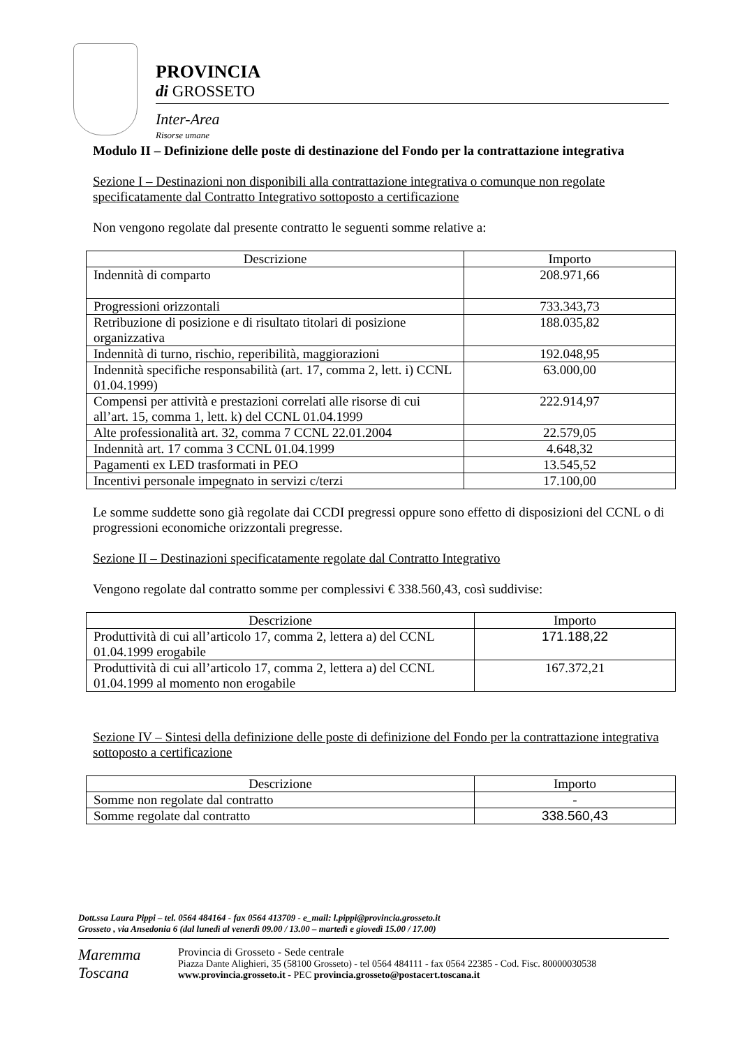PROVINCIA
di GROSSETO
Inter-Area
Risorse umane
Modulo II – Definizione delle poste di destinazione del Fondo per la contrattazione integrativa
Sezione I – Destinazioni non disponibili alla contrattazione integrativa o comunque non regolate specificatamente dal Contratto Integrativo sottoposto a certificazione
Non vengono regolate dal presente contratto le seguenti somme relative a:
| Descrizione | Importo |
| --- | --- |
| Indennità di comparto | 208.971,66 |
| Progressioni orizzontali | 733.343,73 |
| Retribuzione di posizione e di risultato titolari di posizione organizzativa | 188.035,82 |
| Indennità di turno, rischio, reperibilità, maggiorazioni | 192.048,95 |
| Indennità specifiche responsabilità (art. 17, comma 2, lett. i) CCNL 01.04.1999) | 63.000,00 |
| Compensi per attività e prestazioni correlati alle risorse di cui all’art. 15, comma 1, lett. k) del CCNL 01.04.1999 | 222.914,97 |
| Alte professionalità art. 32, comma 7 CCNL 22.01.2004 | 22.579,05 |
| Indennità art. 17 comma 3 CCNL 01.04.1999 | 4.648,32 |
| Pagamenti ex LED trasformati in PEO | 13.545,52 |
| Incentivi personale impegnato in servizi c/terzi | 17.100,00 |
Le somme suddette sono già regolate dai CCDI pregressi oppure sono effetto di disposizioni del CCNL o di progressioni economiche orizzontali pregresse.
Sezione II – Destinazioni specificatamente regolate dal Contratto Integrativo
Vengono regolate dal contratto somme per complessivi € 338.560,43, così suddivise:
| Descrizione | Importo |
| --- | --- |
| Produttività di cui all’articolo 17, comma 2, lettera a) del CCNL 01.04.1999 erogabile | 171.188,22 |
| Produttività di cui all’articolo 17, comma 2, lettera a) del CCNL 01.04.1999 al momento non erogabile | 167.372,21 |
Sezione IV – Sintesi della definizione delle poste di definizione del Fondo per la contrattazione integrativa sottoposto a certificazione
| Descrizione | Importo |
| --- | --- |
| Somme non regolate dal contratto | - |
| Somme regolate dal contratto | 338.560,43 |
Dott.ssa Laura Pippi – tel. 0564 484164 - fax 0564 413709 - e_mail: l.pippi@provincia.grosseto.it
Grosseto , via Ansedonia 6 (dal lunedì al venerdì 09.00 / 13.00 – martedì e giovedì 15.00 / 17.00)
Maremma
Toscana
Provincia di Grosseto - Sede centrale
Piazza Dante Alighieri, 35 (58100 Grosseto) - tel 0564 484111 - fax 0564 22385 - Cod. Fisc. 80000030538
www.provincia.grosseto.it - PEC provincia.grosseto@postacert.toscana.it